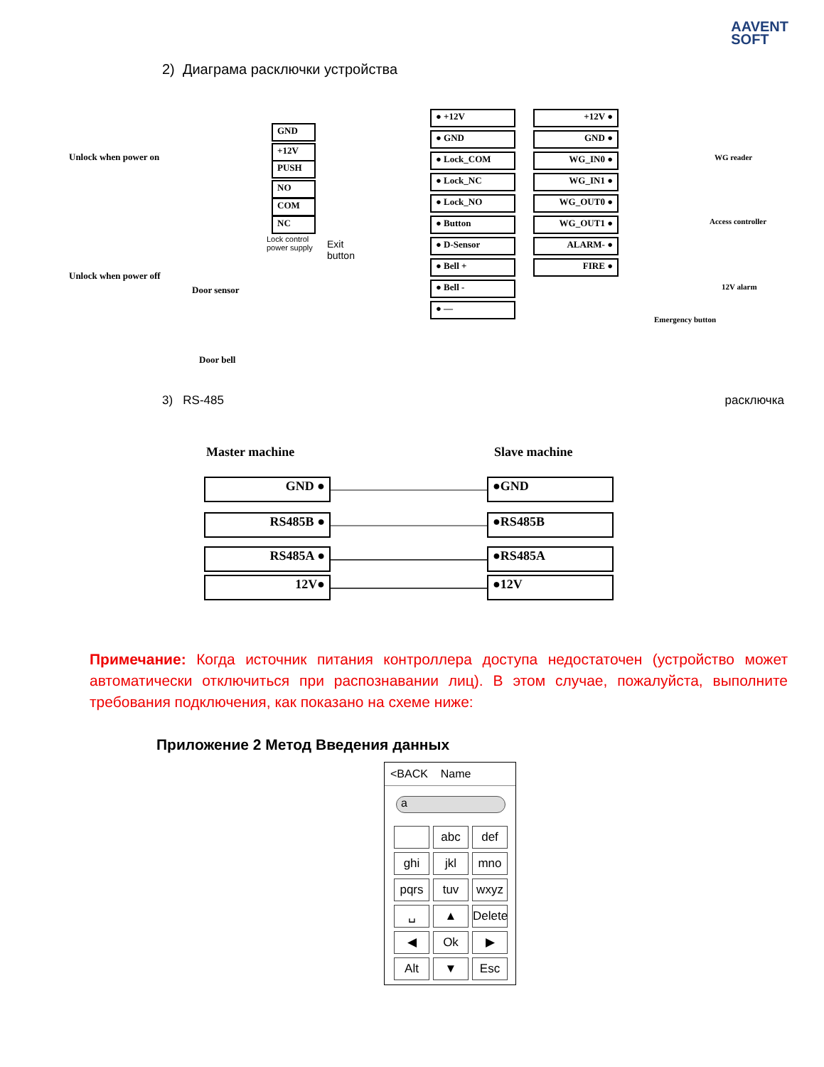AAVENT
SOFT
2) Диаграма расключки устройства
Unlock when power on
Unlock when power off
GND
+12V
PUSH
NO
COM
NC
Lock control
power supply
Exit
button
Door sensor
Door bell
● +12V
● GND
● Lock_COM
● Lock_NC
● Lock_NO
● Button
● D-Sensor
● Bell +
● Bell -
● —
+12V ●
GND ●
WG_IN0 ●
WG_IN1 ●
WG_OUT0 ●
WG_OUT1 ●
ALARM- ●
FIRE ●
WG reader
Access controller
12V alarm
Emergency button
3) RS-485 расключка
Master machine Slave machine
GND ●
RS485B ●
RS485A ●
12V●
●GND
●RS485B
●RS485A
●12V
Примечание: Когда источник питания контроллера доступа недостаточен (устройство может автоматически отключиться при распознавании лиц). В этом случае, пожалуйста, выполните требования подключения, как показано на схеме ниже:
Приложение 2 Метод Введения данных
<BACK Name
a
abc
def
ghi
jkl
mno
pqrs
tuv
wxyz
␣
▲
Delete
◀
Ok
▶
Alt
▼
Esc